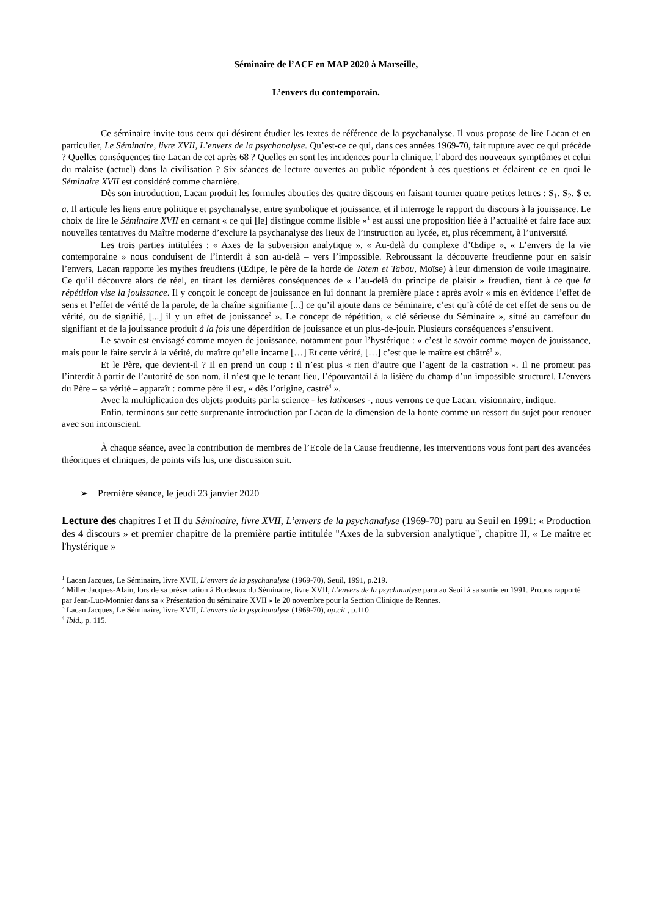Séminaire de l’ACF en MAP 2020 à Marseille,
L’envers du contemporain.
Ce séminaire invite tous ceux qui désirent étudier les textes de référence de la psychanalyse. Il vous propose de lire Lacan et en particulier, Le Séminaire, livre XVII, L’envers de la psychanalyse. Qu’est-ce ce qui, dans ces années 1969-70, fait rupture avec ce qui précède ? Quelles conséquences tire Lacan de cet après 68 ? Quelles en sont les incidences pour la clinique, l’abord des nouveaux symptômes et celui du malaise (actuel) dans la civilisation ? Six séances de lecture ouvertes au public répondent à ces questions et éclairent ce en quoi le Séminaire XVII est considéré comme charnière.
Dès son introduction, Lacan produit les formules abouties des quatre discours en faisant tourner quatre petites lettres : S<sub>1</sub>, S<sub>2</sub>, $ et a. Il articule les liens entre politique et psychanalyse, entre symbolique et jouissance, et il interroge le rapport du discours à la jouissance. Le choix de lire le Séminaire XVII en cernant « ce qui [le] distingue comme lisible »<sup>1</sup> est aussi une proposition liée à l’actualité et faire face aux nouvelles tentatives du Maître moderne d’exclure la psychanalyse des lieux de l’instruction au lycée, et, plus récemment, à l’université.
Les trois parties intitulées : « Axes de la subversion analytique », « Au-delà du complexe d’Œdipe », « L’envers de la vie contemporaine » nous conduisent de l’interdit à son au-delà – vers l’impossible. Rebroussant la découverte freudienne pour en saisir l’envers, Lacan rapporte les mythes freudiens (Œdipe, le père de la horde de Totem et Tabou, Moïse) à leur dimension de voile imaginaire. Ce qu’il découvre alors de réel, en tirant les dernières conséquences de « l’au-delà du principe de plaisir » freudien, tient à ce que la répétition vise la jouissance. Il y conçoit le concept de jouissance en lui donnant la première place : après avoir « mis en évidence l’effet de sens et l’effet de vérité de la parole, de la chaîne signifiante [...] ce qu’il ajoute dans ce Séminaire, c’est qu’à côté de cet effet de sens ou de vérité, ou de signifié, [...] il y un effet de jouissance<sup>2</sup> ». Le concept de répétition, « clé sérieuse du Séminaire », situé au carrefour du signifiant et de la jouissance produit à la fois une déperdition de jouissance et un plus-de-jouir. Plusieurs conséquences s’ensuivent.
Le savoir est envisagé comme moyen de jouissance, notamment pour l’hystérique : « c’est le savoir comme moyen de jouissance, mais pour le faire servir à la vérité, du maître qu’elle incarne […] Et cette vérité, […] c’est que le maître est châtré<sup>3</sup> ».
Et le Père, que devient-il ? Il en prend un coup : il n’est plus « rien d’autre que l’agent de la castration ». Il ne promeut pas l’interdit à partir de l’autorité de son nom, il n’est que le tenant lieu, l’épouvantail à la lisière du champ d’un impossible structurel. L’envers du Père – sa vérité – apparaît : comme père il est, « dès l’origine, castré<sup>4</sup> ».
Avec la multiplication des objets produits par la science - les lathouses -, nous verrons ce que Lacan, visionnaire, indique.
Enfin, terminons sur cette surprenante introduction par Lacan de la dimension de la honte comme un ressort du sujet pour renouer avec son inconscient.
À chaque séance, avec la contribution de membres de l’Ecole de la Cause freudienne, les interventions vous font part des avancées théoriques et cliniques, de points vifs lus, une discussion suit.
➢ Première séance, le jeudi 23 janvier 2020
Lecture des chapitres I et II du Séminaire, livre XVII, L’envers de la psychanalyse (1969-70) paru au Seuil en 1991: « Production des 4 discours » et premier chapitre de la première partie intitulée "Axes de la subversion analytique", chapitre II, « Le maître et l'hystérique »
<sup>1</sup> Lacan Jacques, Le Séminaire, livre XVII, L’envers de la psychanalyse (1969-70), Seuil, 1991, p.219.
<sup>2</sup> Miller Jacques-Alain, lors de sa présentation à Bordeaux du Séminaire, livre XVII, L’envers de la psychanalyse paru au Seuil à sa sortie en 1991. Propos rapporté par Jean-Luc-Monnier dans sa « Présentation du séminaire XVII » le 20 novembre pour la Section Clinique de Rennes.
<sup>3</sup> Lacan Jacques, Le Séminaire, livre XVII, L’envers de la psychanalyse (1969-70), op.cit., p.110.
<sup>4</sup> Ibid., p. 115.